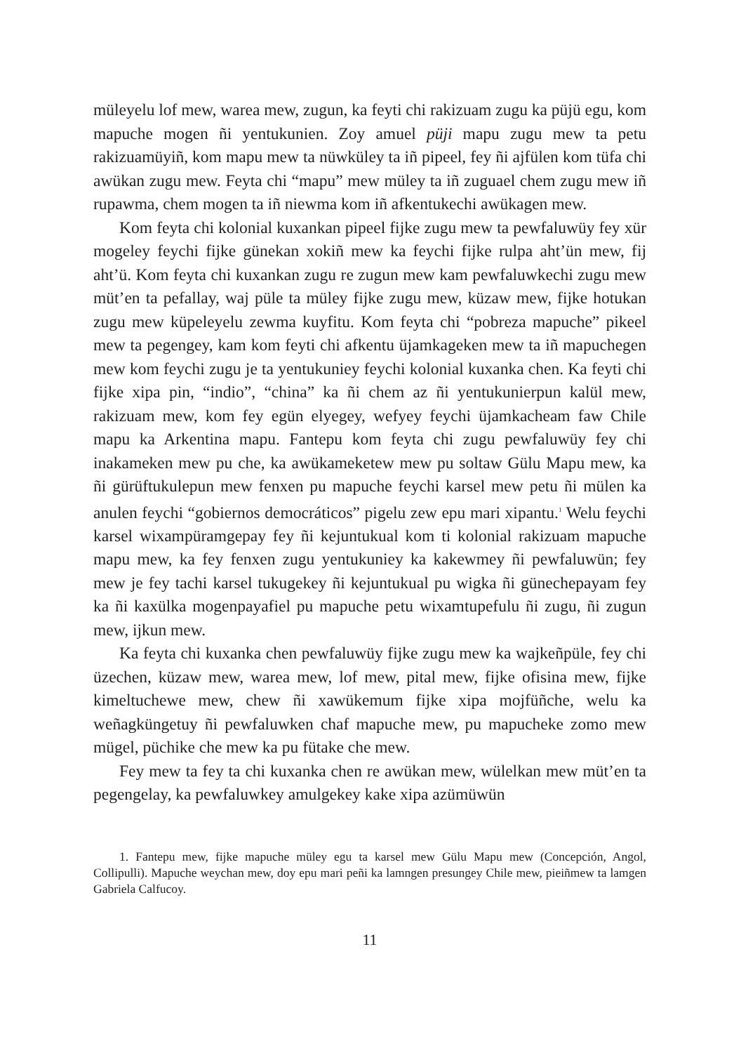müleyelu lof mew, warea mew, zugun, ka feyti chi rakizuam zugu ka püjü egu, kom mapuche mogen ñi yentukunien. Zoy amuel püji mapu zugu mew ta petu rakizuamüyiñ, kom mapu mew ta nüwküley ta iñ pipeel, fey ñi ajfülen kom tüfa chi awükan zugu mew. Feyta chi “mapu” mew müley ta iñ zuguael chem zugu mew iñ rupawma, chem mogen ta iñ niewma kom iñ afkentukechi awükagen mew.
Kom feyta chi kolonial kuxankan pipeel fijke zugu mew ta pewfaluwüy fey xür mogeley feychi fijke günekan xokiñ mew ka feychi fijke rulpa aht’ün mew, fij aht’ü. Kom feyta chi kuxankan zugu re zugun mew kam pewfaluwkechi zugu mew müt’en ta pefallay, waj püle ta müley fijke zugu mew, küzaw mew, fijke hotukan zugu mew küpeleyelu zewma kuyfitu. Kom feyta chi “pobreza mapuche” pikeel mew ta pegengey, kam kom feyti chi afkentu üjamkageken mew ta iñ mapuchegen mew kom feychi zugu je ta yentukuniey feychi kolonial kuxanka chen. Ka feyti chi fijke xipa pin, “indio”, “china” ka ñi chem az ñi yentukunierpun kalül mew, rakizuam mew, kom fey egün elyegey, wefyey feychi üjamkacheam faw Chile mapu ka Arkentina mapu. Fantepu kom feyta chi zugu pewfaluwüy fey chi inakameken mew pu che, ka awükameketew mew pu soltaw Gülu Mapu mew, ka ñi gürüftukulepun mew fenxen pu mapuche feychi karsel mew petu ñi mülen ka anulen feychi “gobiernos democráticos” pigelu zew epu mari xipantu.<sup>1</sup> Welu feychi karsel wixampüramgepay fey ñi kejuntukual kom ti kolonial rakizuam mapuche mapu mew, ka fey fenxen zugu yentukuniey ka kakewmey ñi pewfaluwün; fey mew je fey tachi karsel tukugekey ñi kejuntukual pu wigka ñi günechepayam fey ka ñi kaxülka mogenpayafiel pu mapuche petu wixamtupefulu ñi zugu, ñi zugun mew, ijkun mew.
Ka feyta chi kuxanka chen pewfaluwüy fijke zugu mew ka wajkeñpüle, fey chi üzechen, küzaw mew, warea mew, lof mew, pital mew, fijke ofisina mew, fijke kimeltuchewe mew, chew ñi xawükemum fijke xipa mojfüñche, welu ka weñagküngetuy ñi pewfaluwken chaf mapuche mew, pu mapucheke zomo mew mügel, püchike che mew ka pu fütake che mew.
Fey mew ta fey ta chi kuxanka chen re awükan mew, wülelkan mew müt’en ta pegengelay, ka pewfaluwkey amulgekey kake xipa azümüwün
1. Fantepu mew, fijke mapuche müley egu ta karsel mew Gülu Mapu mew (Concepción, Angol, Collipulli). Mapuche weychan mew, doy epu mari peñi ka lamngen presungey Chile mew, pieiñmew ta lamgen Gabriela Calfucoy.
11